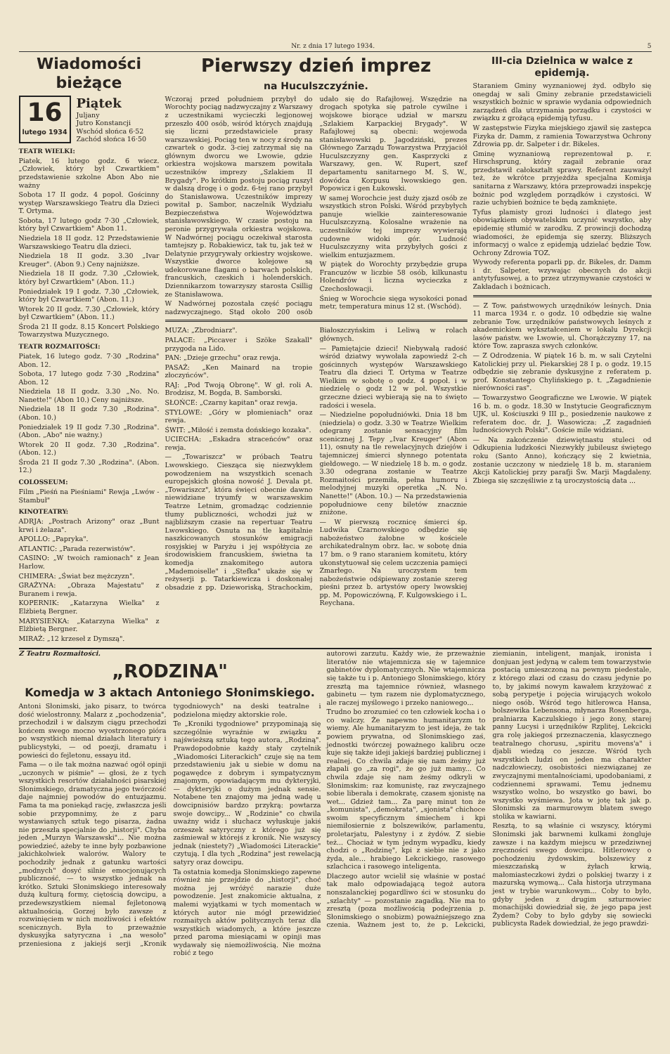Nr. z dnia 17 lutego 1934. 5
Wiadomości bieżące
16
lutego 1934
Piątek
Juljany
Jutro Konstancji
Wschód słońca 6·52
Zachód słońca 16·50
TEATR WIELKI:
Piatek, 16 lutego godz. 6 wiecz. „Człowiek, który był Czwartkiem" przedstawienie szkolne Abon Abo nie ważny
Sobota 17 II godz. 4 popoł. Gościnny występ Warszawskiego Teatru dla Dzieci T. Ortyma.
Sobota, 17 lutego godz 7·30 „Człowiek, który był Czwartkiem" Abon 11.
Niedziela 18 II godz. 12 Przedstawienie Warszawskiego Teatru dla dzieci.
Niedziela 18 II godz. 3.30 „Ivar Kreuger". (Abon 9.) Ceny najniższe.
Niedziela 18 II godz. 7.30 „Człowiek, który był Czwartkiem" (Abon. 11.)
Poniedziałek 19 I godz. 7.30 „Człowiek, który był Czwartkiem" (Abon. 11.)
Wtorek 20 II godz. 7.30 „Człowiek, który był Czwartkiem" (Abon. 11.)
Środa 21 II godz. 8.15 Koncert Polskiego Towarzystwa Muzycznego.
TEATR ROZMAITOŚCI:
Piatek, 16 lutego godz. 7·30 „Rodzina" Abon. 12.
Sobota, 17 lutego godz 7·30 „Rodzina" Abon. 12
Niedziela 18 II godz. 3.30 „No. No. Nanette!" (Abon 10.) Ceny najniższe.
Niedziela 18 II godz 7.30 „Rodzina". (Abon. 10.)
Poniedziałek 19 II godz 7.30 „Rodzina". (Abon. „Abo" nie ważny.)
Wtorek 20 II godz. 7.30 „Rodzina". (Abon. 12.)
Środa 21 II godz 7.30 „Rodzina". (Abon. 12.)
COLOSSEUM:
Film „Pieśń na Pieśniami" Rewja „Lwów - Stambuł"
KINOTEATRY:
ADRJA: „Postrach Arizony" oraz „Bunt krwi i żelaza".
APOLLO: „Papryka".
ATLANTIC: „Parada rezerwistów".
CASINO: „W twoich ramionach" z Jean Harlow.
CHIMERA: „Świat bez mężczyzn".
GRAŻYNA: „Obraza Majestatu" z Buranem i rewja.
KOPERNIK: „Katarzyna Wielka" z Elżbietą Bergner.
MARYSIEŃKA: „Katarzyna Wielka" z Elżbietą Bergner.
MIRAŻ: „12 krzeseł z Dymszą".
Pierwszy dzień imprez
na Huculszczyźnie.
Wczoraj przed południem przybył do Worochty pociąg nadzwyczajny z Warszawy z uczestnikami wycieczki legjonowej przeszło 400 osób, wśród których znajdują się liczni przedstawiciele prasy warszawskiej. Pociąg ten w nocy z środy na czwartek o godz. 3-ciej zatrzymał się na głównym dworcu we Lwowie, gdzie orkiestra wojskowa marszem powitała uczestników imprezy „Szlakiem II Brygady". Po krótkim postoju pociąg ruszył w dalszą drogę i o godz. 6-tej rano przybył do Stanisławowa. Uczestników imprezy powitał p. Sambor, naczelnik Wydziału Bezpieczeństwa Województwa stanisławowskiego. W czasie postoju na peronie przygrywała orkiestra wojskowa. W Nadwórnej pociągu oczekiwał starosta tamtejszy p. Robakiewicz, tak tu, jak też w Delatynie przygrywały orkiestry wojskowe. Wszystkie dworce kolejowe są udekorowane flagami o barwach polskich, francuskich, czeskich i holenderskich. Dziennikarzom towarzyszy starosta Csillig ze Stanisławowa.
W Nadwórnej pozostała część pociągu nadzwyczajnego. Stąd około 200 osób udało się do Rafajłowej. Wszędzie na drogach spotyka się patrole cywilne i wojskowe biorące udział w marszu „Szlakiem Karpackiej Brygady". W Rafajłowej są obecni: wojewoda stanisławowski p. Jagodziński, prezes Głównego Zarządu Towarzystwa Przyjaciół Huculszczyzny gen. Kasprzycki z Warszawy, gen. W. Rupert, szef departamentu sanitarnego M. S. W., dowódca Korpusu lwowskiego gen. Popowicz i gen Łukowski.
W samej Worochcie jest duży zjazd osób ze wszystkich stron Polski. Wśród przybyłych panuje wielkie zainteresowanie Huculszczyzną. Kolosalne wrażenie na uczestników tej imprezy wywierają cudowne widoki gór. Ludność Huculszczyzny wita przybyłych gości z wielkim entuzjazmem.
W piątek do Worochty przybędzie grupa Francuzów w liczbie 58 osób, kilkunastu Holendrów i liczna wycieczka z Czechosłowacji.
Śnieg w Worochcie sięga wysokości ponad metr, temperatura minus 12 st. (Wschód).
MUZA: „Zbrodniarz".
PALACE: „Piccaver i Szöke Szakall" przygoda na Lido.
PAN: „Dzieje grzechu" oraz rewja.
PASAŻ: „Ken Mainard na tropie złoczyńców".
RAJ: „Pod Twoją Obronę". W gł. roli A. Brodzisz, M. Bogda, B. Samborski.
SŁOŃCE: „Czarny kapitan" oraz rewja.
STYLOWE: „Góry w płomieniach" oraz rewja.
ŚWIT: „Miłość i zemsta dońskiego kozaka".
UCIECHA: „Eskadra straceńców" oraz rewja.
— „Towariszcz" w próbach Teatru Lwowskiego. Ciesząca się niezwykłem powodzeniem na wszystkich scenach europejskich głośna nowość J. Devala pt. „Towariszcz", która święci obecnie dawno niewidziane tryumfy w warszawskim Teatrze Letnim, gromadząc codziennie tłumy publiczności, wchodzi już w najbliższym czasie na repertuar Teatru Lwowskiego. Osnuta na tle kapitalnie naszkicowanych stosunków emigracji rosyjskiej w Paryżu i jej współżycia ze środowiskiem francuskiem, świetna ta komedja znakomitego autora „Mademoiselle" i „Stefka" ukaże się w reżyserji p. Tatarkiewicza i doskonałej obsadzie z pp. Dzieworiską, Strachockim, Białoszczyńskim i Leliwą w rolach głównych.
— Pamiętajcie dzieci! Niebywałą radość wśród dziatwy wywołała zapowiedź 2-ch gościnnych występów Warszawskiego Teatru dla dzieci T. Ortyma w Teatrze Wielkim w sobotę o godz. 4 popoł. i w niedzielę o godz 12 w poł. Wszystkie grzeczne dzieci wybierają się na to święto radości i wesela.
— Niedzielne popołudniówki. Dnia 18 bm (niedziela) o godz. 3.30 w Teatrze Wielkim odegrany zostanie sensacyjny film scenicznej J. Tepy „Ivar Kreuger" (Abon 11), osnuty na tle rewelacyjnych dziejów i tajemniczej śmierci słynnego potentata giełdowego. — W niedzielę 18 b. m. o godz. 3.30 odegrana zostanie w Teatrze Rozmaitości przemiła, pełna humoru i melodyjnej muzyki operetka „N. No. Nanette!" (Abon. 10.) — Na przedstawienia popołudniowe ceny biletów znacznie zniżone.
— W pierwszą rocznicę śmierci śp. Ludwika Czarnowskiego odbędzie się nabożeństwo żałobne w kościele archikatedralnym obrz. łac. w sobotę dnia 17 bm. o 9 rano staraniem komitetu, który ukonstytuował się celem uczczenia pamięci Zmarłego. Na uroczystem tem nabożeństwie odśpiewany zostanie szereg pieśni przez b. artystów opery lwowskiej pp. M. Popowiczówną, F. Kulgowskiego i L. Reychana.
III-cia Dzielnica w walce z epidemją.
Staraniem Gminy wyznaniowej żyd. odbyło się onegdaj w sali Gminy zebranie przedstawicieli wszystkich bożnic w sprawie wydania odpowiednich zarządzeń dla utrzymania porządku i czystości w związku z grożącą epidemją tyfusu.
W zastępstwie Fizyka miejskiego zjawił się zastępca Fizyka dr. Damm, z ramienia Towarzystwa Ochrony Zdrowia pp. dr. Salpeter i dr. Bikeles.
Gminę wyznaniową reprezentował p. r. Hirschsprung, który zagaił zebranie oraz przedstawił całokształt sprawy. Referent zauważył też, że wkrótce przyjeżdża specjalna Komisja sanitarna z Warszawy, która przeprowadzi inspekcję bożnic pod względem porządków i czystości. W razie uchybień bożnice te będą zamknięte.
Tyfus plamisty grozi ludności i dlatego jest obowiązkiem obywatelskim uczynić wszystko, aby epidemię stłumić w zarodku. Z prowincji dochodzą wiadomości, że epidemja się szerzy. Bliższych informacyj o walce z epidemją udzielać będzie Tow. Ochrony Zdrowia TOZ.
Wywody referenta poparli pp. dr. Bikeles, dr. Damm i dr. Salpeter, wzywając obecnych do akcji antytyfusowej, a to przez utrzymywanie czystości w Zakładach i bożnicach.
— Z Tow. państwowych urzędników leśnych. Dnia 11 marca 1934 r. o godz. 10 odbędzie się walne zebranie Tow. urzędników państwowych leśnych z akademickiem wykształceniem w lokalu Dyrekcji lasów państw. we Lwowie, ul. Chorążczyzny 17, na które Tow. zaprasza swych członków.
— Z Odrodzenia. W piątek 16 b. m. w sali Czytelni Katolickiej przy ul. Piekarskiej 28 I p. o godz. 19.15 odbędzie się zebranie dyskusyjne z referatem p. prof. Konstantego Chylińskiego p. t. „Zagadnienie nierówności ras".
— Towarzystwo Geograficzne we Lwowie. W piątek 16 b. m. o godz. 18.30 w Instytucie Geograficznym UJK, ul. Kościuszki 9 III p., posiedzenie naukowe z referatem doc. dr. J. Wasowicza: „Z zagadnień ludnościowych Polski". Goście mile widziani.
— Na zakończenie dziewiętnastu stuleci od Odkupienia ludzkości Niezwykły jubileusz świętego roku (Santo Anno), kończący się 2 kwietnia, zostanie uczczony w niedzielę 18 b. m. staraniem Akcji Katolickiej przy parafji Św. Marji Magdaleny. Zbiega się szczęśliwie z tą uroczystością data ...
Z Teatru Rozmaitości.
„RODZINA"
Komedja w 3 aktach Antoniego Słonimskiego.
Antoni Słonimski, jako pisarz, to twórca dość wielostronny. Malarz z „pochodzenia", przechodził i w dalszym ciągu przechodzi końcem swego mocno wyostrzonego pióra po wszystkich niemal działach literatury i publicystyki, — od poezji, dramatu i powieści do fejletonu, essayu itd.
Fama — o ile tak można nazwać ogół opinji „uczonych w piśmie" — głosi, że z tych wszystkich resortów działalności pisarskiej Słonimskiego, dramatyczna jego twórczość daje najmniej powodów do entuzjazmu. Fama ta ma poniekąd rację, zwłaszcza jeśli sobie przypomnimy, że z paru wystawianych sztuk tego pisarza, żadna nie przeszła specjalnie do „historji". Chyba jeden „Murzyn Warszawski"... Nie można powiedzieć, ażeby te inne były pozbawione jakichkolwiek walorów. Walory te pochodziły jednak z gatunku wartości „modnych" dosyć silnie emocjonujących publiczność, — to wszystko jednak na krótko. Sztuki Słonimskiego interesowały dużą kulturą formy, ciętością dowcipu, a przedewszystkiem niemal fejletonową aktualnością. Gorzej było zawsze z rozwinięciem w nich możliwości i efektów scenicznych. Była to przeważnie dyskusyjka satyryczna i „na wesoło" przeniesiona z jakiejś serji „Kronik tygodniowych" na deski teatralne i podzielona między aktorskie role.
Te „Kroniki tygodniowe" przypominają się szczególnie wyraźnie w związku z najświeższą sztuką tego autora, „Rodziną". Prawdopodobnie każdy stały czytelnik „Wiadomości Literackich" czuje się na tem przedstawieniu jak u siebie w domu na pogawędce z dobrym i sympatycznym znajomym, opowiadającym mu dykteryjki, — dykteryjki o dużym jednak sensie. Notabene ten znajomy ma jedną wadę u dowcipnisiów bardzo przykrą: powtarza swoje dowcipy... W „Rodzinie" co chwila uważny widz i słuchacz wyłuskuje jakiś orzeszek satyryczny z którego już się zaśmiewał w którejś z kronik. Nie wszyscy jednak (niestety?) „Wiadomości Literackie" czytują. I dla tych „Rodzina" jest rewelacją satyry oraz dowcipu.
Ta ostatnia komedja Słonimskiego zapewne również nie przejdzie do „historji", choć można jej wróżyć narazie duże powodzenie. Jest znakomicie aktualna, z małemi wyjątkami w tych momentach w których autor nie mógł przewidzieć rozmaitych aktów politycznych teraz dla wszystkich wiadomych, a które jeszcze przed paroma miesiącami w opinji mas wydawały się niemożliwością. Nie można robić z tego
autorowi zarzutu. Każdy wie, że przeważnie literatów nie wtajemnicza się w tajemnice gabinetów dyplomatycznych. Nie wtajemnicza się także tu i p. Antoniego Słonimskiego, który zresztą ma tajemnice również, własnego gabinetu — tym razem nie dyplomatycznego, ale raczej myślowego i przeko naniowego...
Trudno bo zrozumieć co ten człowiek kocha i o co walczy. Że napewno humanitaryzm to wiemy. Ale humanitaryzm to jest ideja, że tak powiem prywatna, od Słonimskiego zaś, jednostki twórczej poważnego kalibru ocze kuje się także ideji jakiejś bardziej publicznej i realnej. Co chwila zdaje się nam żeśmy już złapali go „za rogi", że go już mamy... Co chwila zdaje się nam żeśmy odkryli w Słonimskim: raz komunistę, raz zwyczajnego sobie liberała i demokratę, czasem sjonistę na wet... Gdzież tam... Za parę minut ton że „komunista", „demokrata", „sjonista" chichoce swoim specyficznym śmiechem i kpi niemiłosiernie z bolszewików, parlamentu, proletarjatu, Palestyny i z żydów. Z siebie też... Chociaż w tym jednym wypadku, kiedy chodzi o „Rodzinę", kpi z siebie nie z jako żyda, ale... hrabiego Lekcickiego, rasowego szlachcica i rasowego inteligenta.
Dlaczego autor wcielił się właśnie w postać tak mało odpowiadającą tegoż autora nonszalanckiej pogardliwo ści w stosunku do „szlachty" — pozostanie zagadką. Nie ma to zresztą (poza możliwością podejrzenia p. Słonimskiego o snobizm) poważniejszego zna czenia. Ważnem jest to, że p. Lekcicki, ziemianin, inteligent, manjak, ironista i donjuan jest jedyną w całem tem towarzystwie postacią umieszczoną na pewnym piedestale, z którego złazi od czasu do czasu jedynie po to, by jakimś nowym kawałem krzyżować z sobą perypetje i pojęcia wirujących wokoło niego osób. Wśród tego hitlerowca Hansa, bolszewika Lebensona, młynarza Rosenberga, pralniarza Kaczulskiego i jego żony, starej panny Lucysi i urzędników Rzplitej, Lekcicki gra rolę jakiegoś przeznaczenia, klasycznego teatralnego chorusu, „spiritu movens'a" i djabli wiedzą co jeszcze. Wśród tych wszystkich ludzi on jeden ma charakter nadczłowieczy, osobistości niezwiązanej ze zwyczajnymi mentalnościami, upodobaniami, z codziennemi sprawami. Temu jednemu wszystko wolno, bo wszystko go bawi, bo wszystko wyśmiewa. Jota w jotę tak jak p. Słonimski za marmurowym blatem swego stolika w kawiarni.
Resztą, to są właśnie ci wszyscy, którymi Słonimski jak barwnemi kulkami żongluje zawsze i na każdym miejscu w przedziwnej zręczności swego dowcipu. Hitlerowcy o pochodzeniu żydowskim, bolszewicy z mieszczańską w żyłach krwią, małomiasteczkowi żydzi o polskiej twarzy i z mazurską wymową... Cała historja utrzymana jest w trybie warunkowym... Coby to było, gdyby jeden z drugim szturmowiec monachijski dowiedział się, że jego papa jest Żydem? Coby to było gdyby się sowiecki publicysta Radek dowiedział, że jego prawdzi-